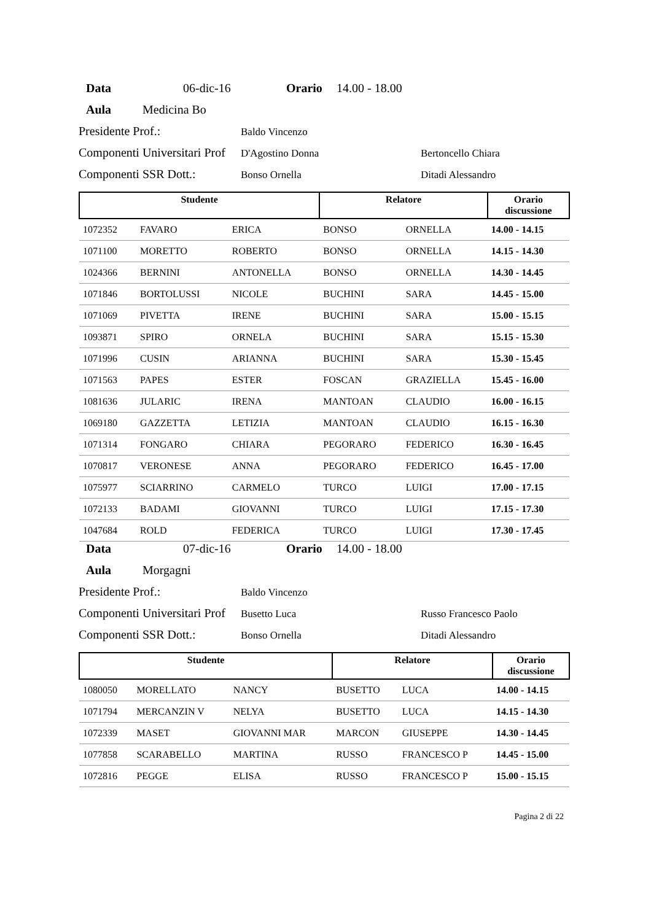Data 06-dic-16 Orario 14.00 - 18.00
Aula Medicina Bo
Presidente Prof.: Baldo Vincenzo
Componenti Universitari Prof D'Agostino Donna Bertoncello Chiara
Componenti SSR Dott.: Bonso Ornella Ditadi Alessandro
| Studente | | | Relatore | | Orario discussione |
| 1072352 | FAVARO | ERICA | BONSO | ORNELLA | 14.00 - 14.15 |
| 1071100 | MORETTO | ROBERTO | BONSO | ORNELLA | 14.15 - 14.30 |
| 1024366 | BERNINI | ANTONELLA | BONSO | ORNELLA | 14.30 - 14.45 |
| 1071846 | BORTOLUSSI | NICOLE | BUCHINI | SARA | 14.45 - 15.00 |
| 1071069 | PIVETTA | IRENE | BUCHINI | SARA | 15.00 - 15.15 |
| 1093871 | SPIRO | ORNELA | BUCHINI | SARA | 15.15 - 15.30 |
| 1071996 | CUSIN | ARIANNA | BUCHINI | SARA | 15.30 - 15.45 |
| 1071563 | PAPES | ESTER | FOSCAN | GRAZIELLA | 15.45 - 16.00 |
| 1081636 | JULARIC | IRENA | MANTOAN | CLAUDIO | 16.00 - 16.15 |
| 1069180 | GAZZETTA | LETIZIA | MANTOAN | CLAUDIO | 16.15 - 16.30 |
| 1071314 | FONGARO | CHIARA | PEGORARO | FEDERICO | 16.30 - 16.45 |
| 1070817 | VERONESE | ANNA | PEGORARO | FEDERICO | 16.45 - 17.00 |
| 1075977 | SCIARRINO | CARMELO | TURCO | LUIGI | 17.00 - 17.15 |
| 1072133 | BADAMI | GIOVANNI | TURCO | LUIGI | 17.15 - 17.30 |
| 1047684 | ROLD | FEDERICA | TURCO | LUIGI | 17.30 - 17.45 |
Data 07-dic-16 Orario 14.00 - 18.00
Aula Morgagni
Presidente Prof.: Baldo Vincenzo
Componenti Universitari Prof Busetto Luca Russo Francesco Paolo
Componenti SSR Dott.: Bonso Ornella Ditadi Alessandro
| Studente | | | Relatore | | Orario discussione |
| 1080050 | MORELLATO | NANCY | BUSETTO | LUCA | 14.00 - 14.15 |
| 1071794 | MERCANZIN V | NELYA | BUSETTO | LUCA | 14.15 - 14.30 |
| 1072339 | MASET | GIOVANNI MAR | MARCON | GIUSEPPE | 14.30 - 14.45 |
| 1077858 | SCARABELLO | MARTINA | RUSSO | FRANCESCO P | 14.45 - 15.00 |
| 1072816 | PEGGE | ELISA | RUSSO | FRANCESCO P | 15.00 - 15.15 |
Pagina 2 di 22